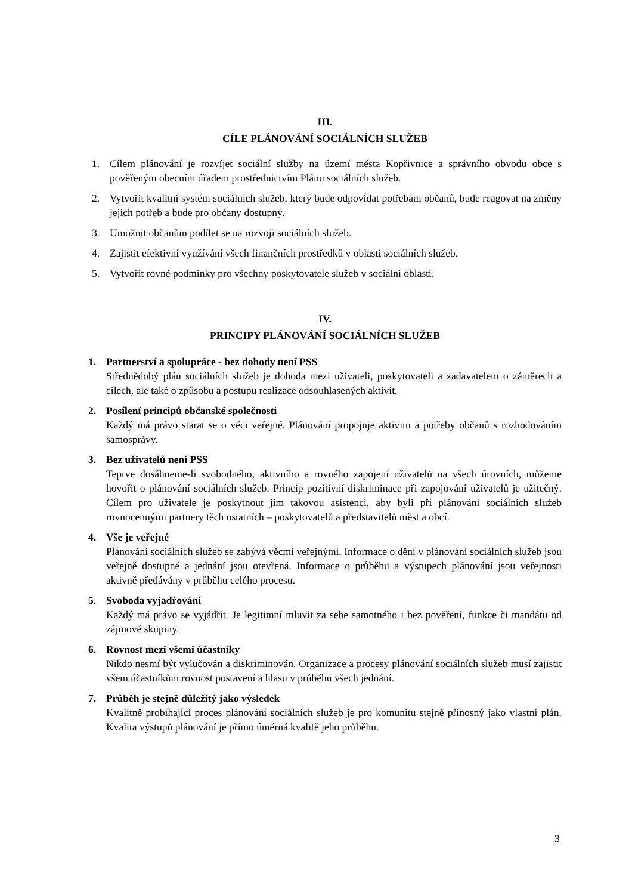III.
CÍLE PLÁNOVÁNÍ SOCIÁLNÍCH SLUŽEB
1. Cílem plánování je rozvíjet sociální služby na území města Kopřivnice a správního obvodu obce s pověřeným obecním úřadem prostřednictvím Plánu sociálních služeb.
2. Vytvořit kvalitní systém sociálních služeb, který bude odpovídat potřebám občanů, bude reagovat na změny jejich potřeb a bude pro občany dostupný.
3. Umožnit občanům podílet se na rozvoji sociálních služeb.
4. Zajistit efektivní využívání všech finančních prostředků v oblasti sociálních služeb.
5. Vytvořit rovné podmínky pro všechny poskytovatele služeb v sociální oblasti.
IV.
PRINCIPY PLÁNOVÁNÍ SOCIÁLNÍCH SLUŽEB
1. Partnerství a spolupráce - bez dohody není PSS
Střednědobý plán sociálních služeb je dohoda mezi uživateli, poskytovateli a zadavatelem o záměrech a cílech, ale také o způsobu a postupu realizace odsouhlasených aktivit.
2. Posílení principů občanské společnosti
Každý má právo starat se o věci veřejné. Plánování propojuje aktivitu a potřeby občanů s rozhodováním samosprávy.
3. Bez uživatelů není PSS
Teprve dosáhneme-li svobodného, aktivního a rovného zapojení uživatelů na všech úrovních, můžeme hovořit o plánování sociálních služeb. Princip pozitivní diskriminace při zapojování uživatelů je užitečný. Cílem pro uživatele je poskytnout jim takovou asistenci, aby byli při plánování sociálních služeb rovnocennými partnery těch ostatních – poskytovatelů a představitelů měst a obcí.
4. Vše je veřejné
Plánování sociálních služeb se zabývá věcmi veřejnými. Informace o dění v plánování sociálních služeb jsou veřejně dostupné a jednání jsou otevřená. Informace o průběhu a výstupech plánování jsou veřejnosti aktivně předávány v průběhu celého procesu.
5. Svoboda vyjadřování
Každý má právo se vyjádřit. Je legitimní mluvit za sebe samotného i bez pověření, funkce či mandátu od zájmové skupiny.
6. Rovnost mezi všemi účastníky
Nikdo nesmí být vylučován a diskriminován. Organizace a procesy plánování sociálních služeb musí zajistit všem účastníkům rovnost postavení a hlasu v průběhu všech jednání.
7. Průběh je stejně důležitý jako výsledek
Kvalitně probíhající proces plánování sociálních služeb je pro komunitu stejně přínosný jako vlastní plán. Kvalita výstupů plánování je přímo úměrná kvalitě jeho průběhu.
3